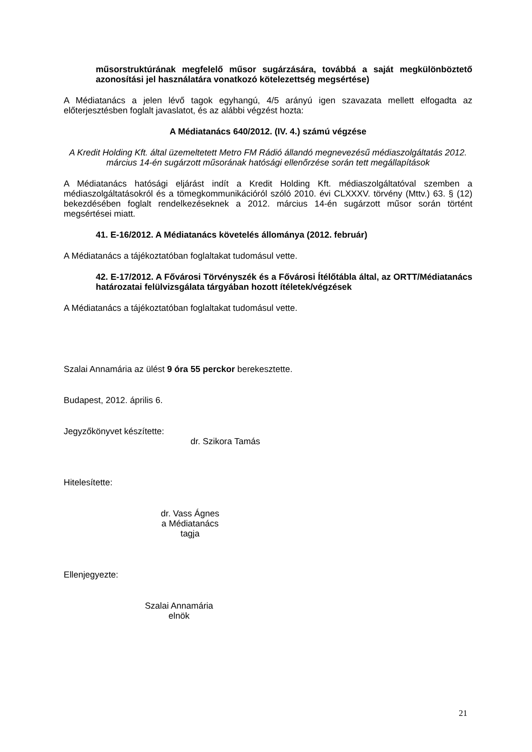műsorstruktúrának megfelelő műsor sugárzására, továbbá a saját megkülönböztető azonosítási jel használatára vonatkozó kötelezettség megsértése)
A Médiatanács a jelen lévő tagok egyhangú, 4/5 arányú igen szavazata mellett elfogadta az előterjesztésben foglalt javaslatot, és az alábbi végzést hozta:
A Médiatanács 640/2012. (IV. 4.) számú végzése
A Kredit Holding Kft. által üzemeltetett Metro FM Rádió állandó megnevezésű médiaszolgáltatás 2012. március 14-én sugárzott műsorának hatósági ellenőrzése során tett megállapítások
A Médiatanács hatósági eljárást indít a Kredit Holding Kft. médiaszolgáltatóval szemben a médiaszolgáltatásokról és a tömegkommunikációról szóló 2010. évi CLXXXV. törvény (Mttv.) 63. § (12) bekezdésében foglalt rendelkezéseknek a 2012. március 14-én sugárzott műsor során történt megsértései miatt.
41. E-16/2012. A Médiatanács követelés állománya (2012. február)
A Médiatanács a tájékoztatóban foglaltakat tudomásul vette.
42. E-17/2012. A Fővárosi Törvényszék és a Fővárosi Ítélőtábla által, az ORTT/Médiatanács határozatai felülvizsgálata tárgyában hozott ítéletek/végzések
A Médiatanács a tájékoztatóban foglaltakat tudomásul vette.
Szalai Annamária az ülést 9 óra 55 perckor berekesztette.
Budapest, 2012. április 6.
Jegyzőkönyvet készítette:
dr. Szikora Tamás
Hitelesítette:
dr. Vass Ágnes
a Médiatanács tagja
Ellenjegyezte:
Szalai Annamária
elnök
21